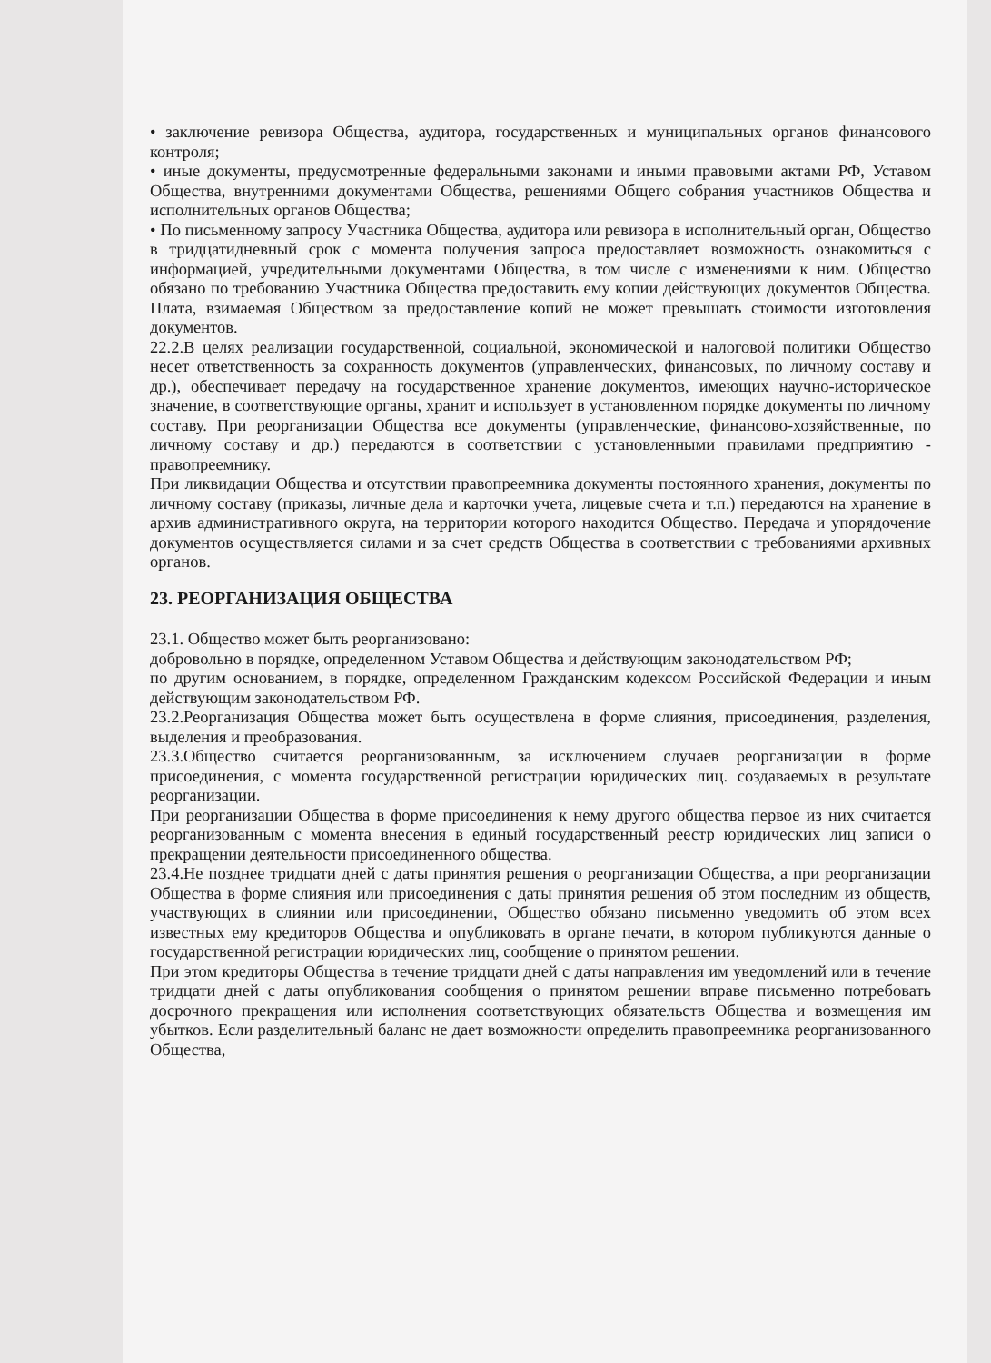• заключение ревизора Общества, аудитора, государственных и муниципальных органов финансового контроля;
• иные документы, предусмотренные федеральными законами и иными правовыми актами РФ, Уставом Общества, внутренними документами Общества, решениями Общего собрания участников Общества и исполнительных органов Общества;
• По письменному запросу Участника Общества, аудитора или ревизора в исполнительный орган, Общество в тридцатидневный срок с момента получения запроса предоставляет возможность ознакомиться с информацией, учредительными документами Общества, в том числе с изменениями к ним. Общество обязано по требованию Участника Общества предоставить ему копии действующих документов Общества. Плата, взимаемая Обществом за предоставление копий не может превышать стоимости изготовления документов.
22.2.В целях реализации государственной, социальной, экономической и налоговой политики Общество несет ответственность за сохранность документов (управленческих, финансовых, по личному составу и др.), обеспечивает передачу на государственное хранение документов, имеющих научно-историческое значение, в соответствующие органы, хранит и использует в установленном порядке документы по личному составу. При реорганизации Общества все документы (управленческие, финансово-хозяйственные, по личному составу и др.) передаются в соответствии с установленными правилами предприятию - правопреемнику.
При ликвидации Общества и отсутствии правопреемника документы постоянного хранения, документы по личному составу (приказы, личные дела и карточки учета, лицевые счета и т.п.) передаются на хранение в архив административного округа, на территории которого находится Общество. Передача и упорядочение документов осуществляется силами и за счет средств Общества в соответствии с требованиями архивных органов.
23. РЕОРГАНИЗАЦИЯ ОБЩЕСТВА
23.1. Общество может быть реорганизовано:
добровольно в порядке, определенном Уставом Общества и действующим законодательством РФ;
по другим основанием, в порядке, определенном Гражданским кодексом Российской Федерации и иным действующим законодательством РФ.
23.2.Реорганизация Общества может быть осуществлена в форме слияния, присоединения, разделения, выделения и преобразования.
23.3.Общество считается реорганизованным, за исключением случаев реорганизации в форме присоединения, с момента государственной регистрации юридических лиц. создаваемых в результате реорганизации.
При реорганизации Общества в форме присоединения к нему другого общества первое из них считается реорганизованным с момента внесения в единый государственный реестр юридических лиц записи о прекращении деятельности присоединенного общества.
23.4.Не позднее тридцати дней с даты принятия решения о реорганизации Общества, а при реорганизации Общества в форме слияния или присоединения с даты принятия решения об этом последним из обществ, участвующих в слиянии или присоединении, Общество обязано письменно уведомить об этом всех известных ему кредиторов Общества и опубликовать в органе печати, в котором публикуются данные о государственной регистрации юридических лиц, сообщение о принятом решении.
При этом кредиторы Общества в течение тридцати дней с даты направления им уведомлений или в течение тридцати дней с даты опубликования сообщения о принятом решении вправе письменно потребовать досрочного прекращения или исполнения соответствующих обязательств Общества и возмещения им убытков. Если разделительный баланс не дает возможности определить правопреемника реорганизованного Общества,